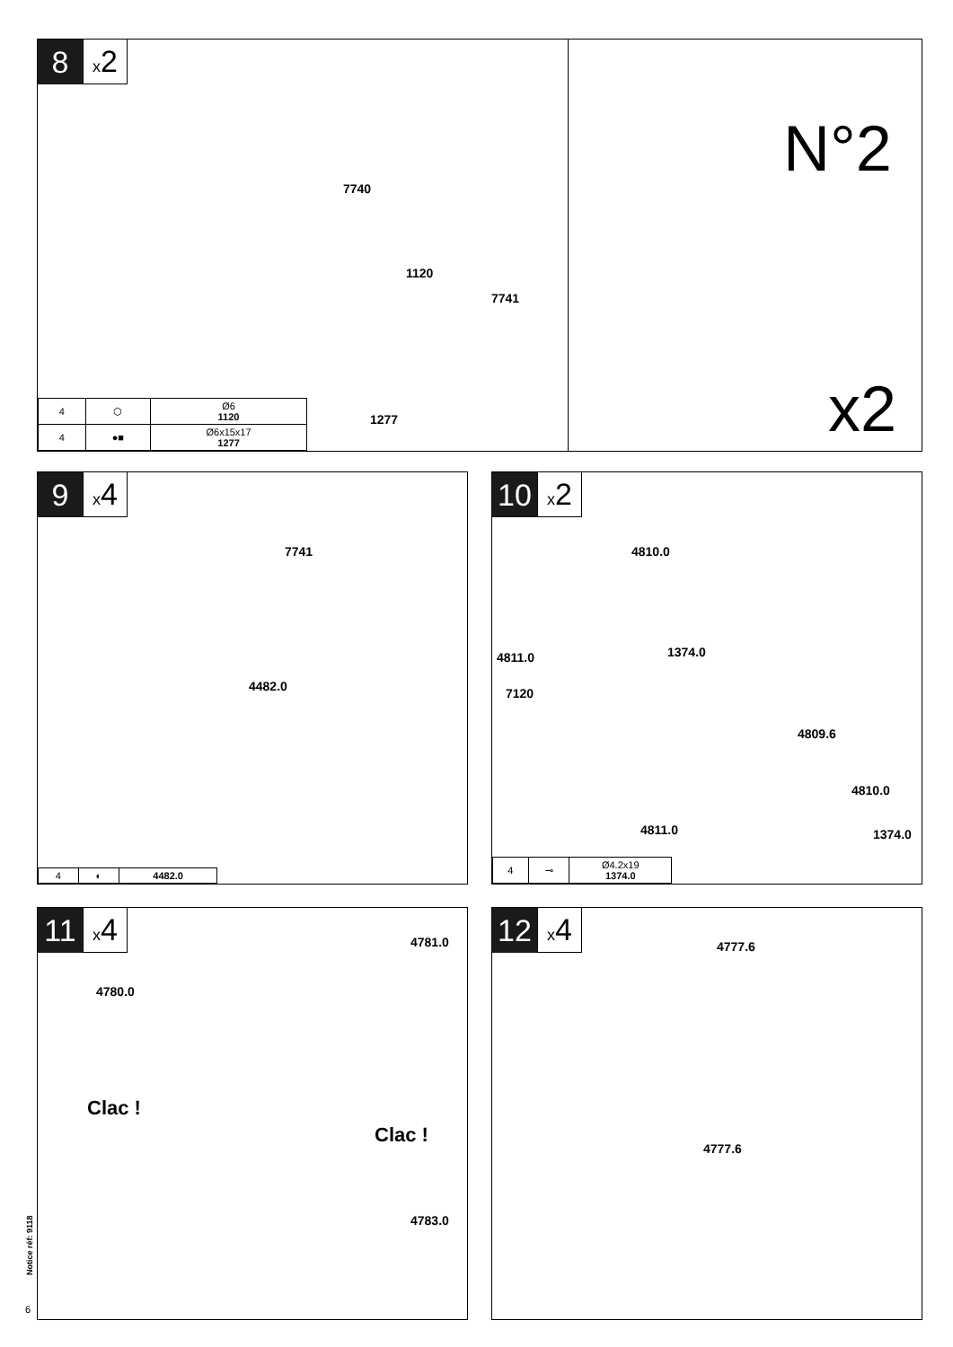8
x2
7740
1120
7741
1277
N°2
x2
| 4 | ⬡ | Ø6 1120 |
| 4 | ●■ | Ø6x15x17 1277 |
9
x4
7741
4482.0
| 4 | ◐ | 4482.0 |
10
x2
4810.0
1374.0 4811.0
7120
4809.6
4810.0
4811.0 1374.0
| 4 | ⊸ | Ø4.2x19 1374.0 |
11
x4
4781.0
4780.0
Clac !
Clac !
4783.0
Notice réf: 9118
6
12
x4
4777.6
4777.6